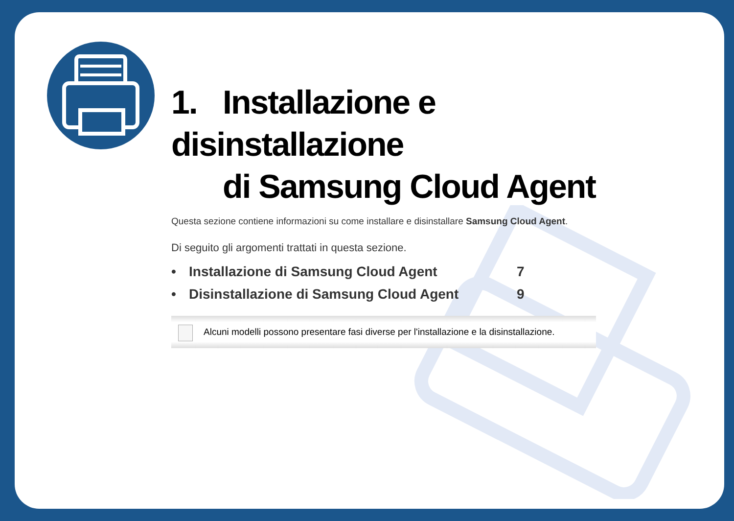1. Installazione e disinstallazione
di Samsung Cloud Agent
Questa sezione contiene informazioni su come installare e disinstallare Samsung Cloud Agent.
Di seguito gli argomenti trattati in questa sezione.
• Installazione di Samsung Cloud Agent 7
• Disinstallazione di Samsung Cloud Agent 9
Alcuni modelli possono presentare fasi diverse per l'installazione e la disinstallazione.